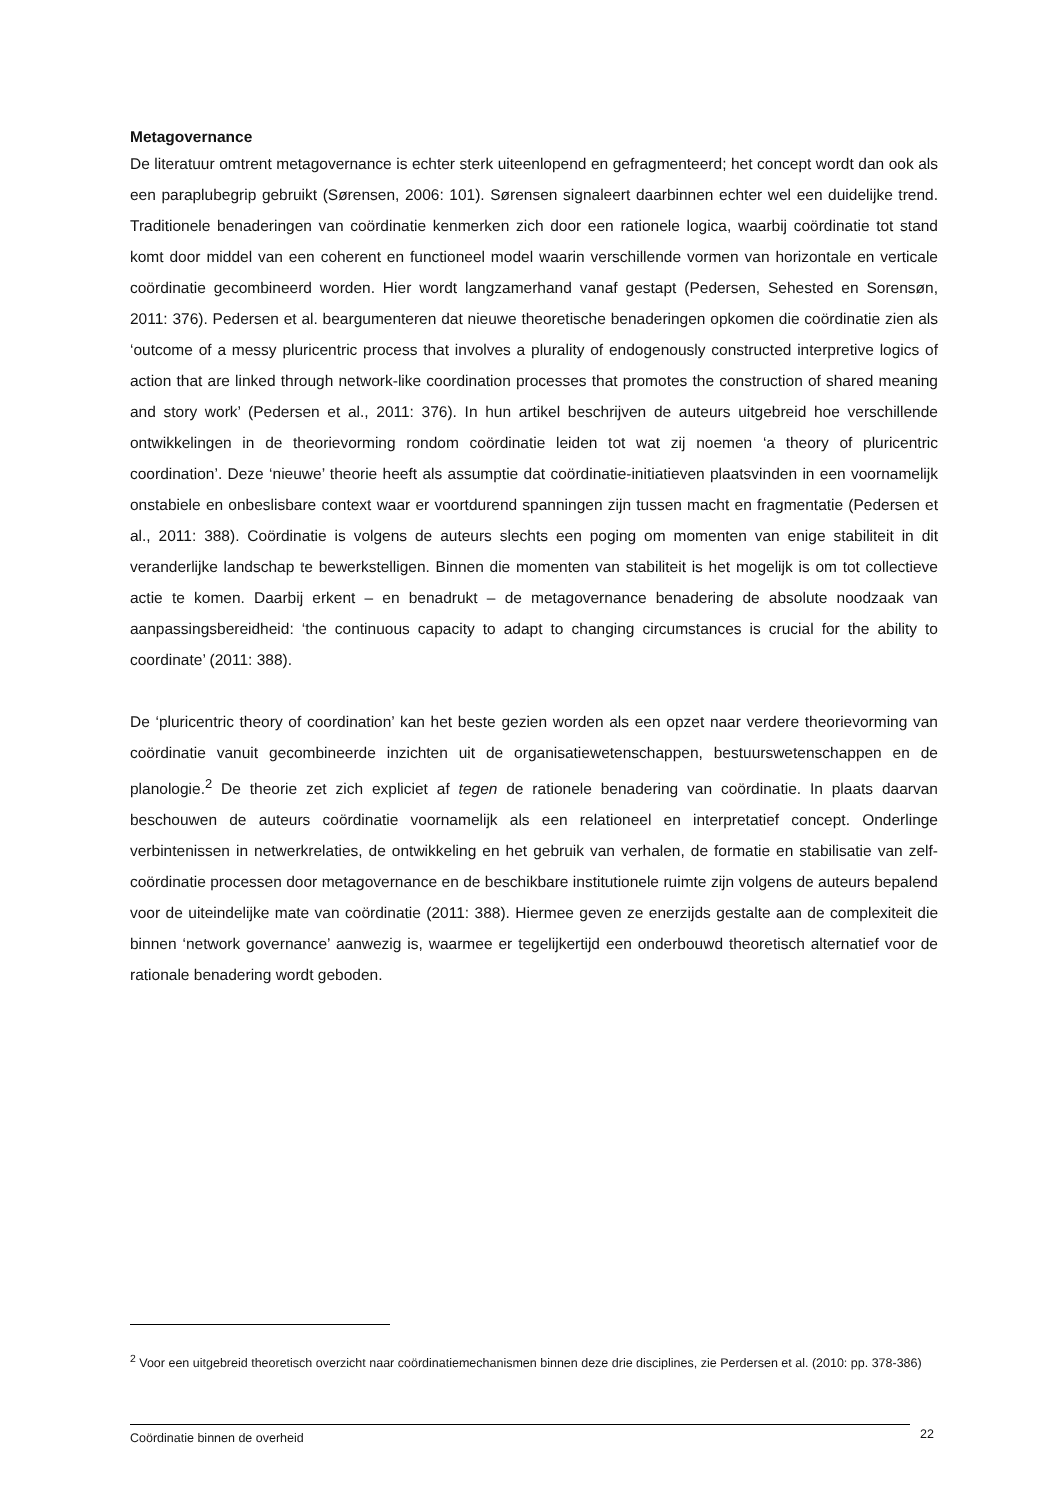Metagovernance
De literatuur omtrent metagovernance is echter sterk uiteenlopend en gefragmenteerd; het concept wordt dan ook als een paraplubegrip gebruikt (Sørensen, 2006: 101). Sørensen signaleert daarbinnen echter wel een duidelijke trend. Traditionele benaderingen van coördinatie kenmerken zich door een rationele logica, waarbij coördinatie tot stand komt door middel van een coherent en functioneel model waarin verschillende vormen van horizontale en verticale coördinatie gecombineerd worden. Hier wordt langzamerhand vanaf gestapt (Pedersen, Sehested en Sorensøn, 2011: 376). Pedersen et al. beargumenteren dat nieuwe theoretische benaderingen opkomen die coördinatie zien als ‘outcome of a messy pluricentric process that involves a plurality of endogenously constructed interpretive logics of action that are linked through network-like coordination processes that promotes the construction of shared meaning and story work’ (Pedersen et al., 2011: 376). In hun artikel beschrijven de auteurs uitgebreid hoe verschillende ontwikkelingen in de theorievorming rondom coördinatie leiden tot wat zij noemen ‘a theory of pluricentric coordination’. Deze ‘nieuwe’ theorie heeft als assumptie dat coördinatie-initiatieven plaatsvinden in een voornamelijk onstabiele en onbeslisbare context waar er voortdurend spanningen zijn tussen macht en fragmentatie (Pedersen et al., 2011: 388). Coördinatie is volgens de auteurs slechts een poging om momenten van enige stabiliteit in dit veranderlijke landschap te bewerkstelligen. Binnen die momenten van stabiliteit is het mogelijk is om tot collectieve actie te komen. Daarbij erkent – en benadrukt – de metagovernance benadering de absolute noodzaak van aanpassingsbereidheid: ‘the continuous capacity to adapt to changing circumstances is crucial for the ability to coordinate’ (2011: 388).
De ‘pluricentric theory of coordination’ kan het beste gezien worden als een opzet naar verdere theorievorming van coördinatie vanuit gecombineerde inzichten uit de organisatiewetenschappen, bestuurswetenschappen en de planologie.<sup>2</sup> De theorie zet zich expliciet af tegen de rationele benadering van coördinatie. In plaats daarvan beschouwen de auteurs coördinatie voornamelijk als een relationeel en interpretatief concept. Onderlinge verbintenissen in netwerkrelaties, de ontwikkeling en het gebruik van verhalen, de formatie en stabilisatie van zelf-coördinatie processen door metagovernance en de beschikbare institutionele ruimte zijn volgens de auteurs bepalend voor de uiteindelijke mate van coördinatie (2011: 388). Hiermee geven ze enerzijds gestalte aan de complexiteit die binnen ‘network governance’ aanwezig is, waarmee er tegelijkertijd een onderbouwd theoretisch alternatief voor de rationale benadering wordt geboden.
<sup>2</sup> Voor een uitgebreid theoretisch overzicht naar coördinatiemechanismen binnen deze drie disciplines, zie Perdersen et al. (2010: pp. 378-386)
Coördinatie binnen de overheid 22